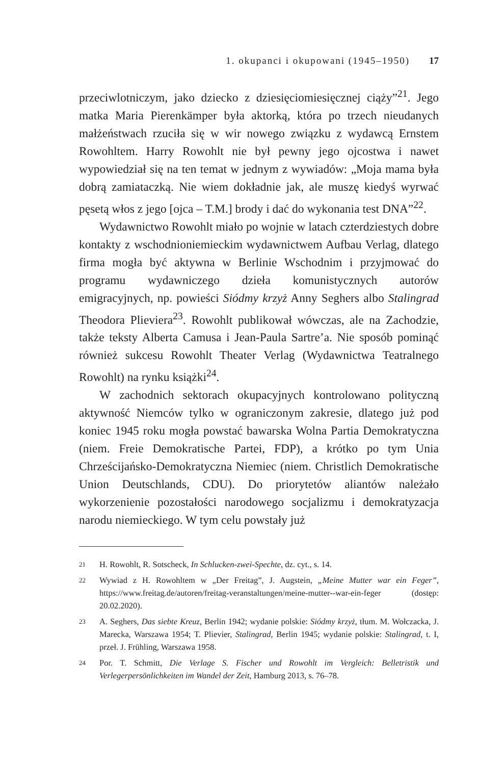1. okupanci i okupowani (1945–1950) 17
przeciwlotniczym, jako dziecko z dziesięciomiesięcznej ciąży”<sup>21</sup>. Jego matka Maria Pierenkämper była aktorką, która po trzech nieudanych małżeństwach rzuciła się w wir nowego związku z wydawcą Ernstem Rowohltem. Harry Rowohlt nie był pewny jego ojcostwa i nawet wypowiedział się na ten temat w jednym z wywiadów: „Moja mama była dobrą zamiataczką. Nie wiem dokładnie jak, ale muszę kiedyś wyrwać pęsetą włos z jego [ojca – T.M.] brody i dać do wykonania test DNA”<sup>22</sup>.
Wydawnictwo Rowohlt miało po wojnie w latach czterdziestych dobre kontakty z wschodnioniemieckim wydawnictwem Aufbau Verlag, dlatego firma mogła być aktywna w Berlinie Wschodnim i przyjmować do programu wydawniczego dzieła komunistycznych autorów emigracyjnych, np. powieści Siódmy krzyż Anny Seghers albo Stalingrad Theodora Plieviera<sup>23</sup>. Rowohlt publikował wówczas, ale na Zachodzie, także teksty Alberta Camusa i Jean-Paula Sartre’a. Nie sposób pominąć również sukcesu Rowohlt Theater Verlag (Wydawnictwa Teatralnego Rowohlt) na rynku książki<sup>24</sup>.
W zachodnich sektorach okupacyjnych kontrolowano polityczną aktywność Niemców tylko w ograniczonym zakresie, dlatego już pod koniec 1945 roku mogła powstać bawarska Wolna Partia Demokratyczna (niem. Freie Demokratische Partei, FDP), a krótko po tym Unia Chrześcijańsko-Demokratyczna Niemiec (niem. Christlich Demokratische Union Deutschlands, CDU). Do priorytetów aliantów należało wykorzenienie pozostałości narodowego socjalizmu i demokratyzacja narodu niemieckiego. W tym celu powstały już
21
H. Rowohlt, R. Sotscheck, In Schlucken-zwei-Spechte, dz. cyt., s. 14.
22
Wywiad z H. Rowohltem w „Der Freitag”, J. Augstein, „Meine Mutter war ein Feger”, https://www.freitag.de/autoren/freitag-veranstaltungen/meine-mutter--war-ein-feger (dostęp: 20.02.2020).
23
A. Seghers, Das siebte Kreuz, Berlin 1942; wydanie polskie: Siódmy krzyż, tłum. M. Wołczacka, J. Marecka, Warszawa 1954; T. Plievier, Stalingrad, Berlin 1945; wydanie polskie: Stalingrad, t. I, przeł. J. Frühling, Warszawa 1958.
24
Por. T. Schmitt, Die Verlage S. Fischer und Rowohlt im Vergleich: Belletristik und Verlegerpersönlichkeiten im Wandel der Zeit, Hamburg 2013, s. 76–78.